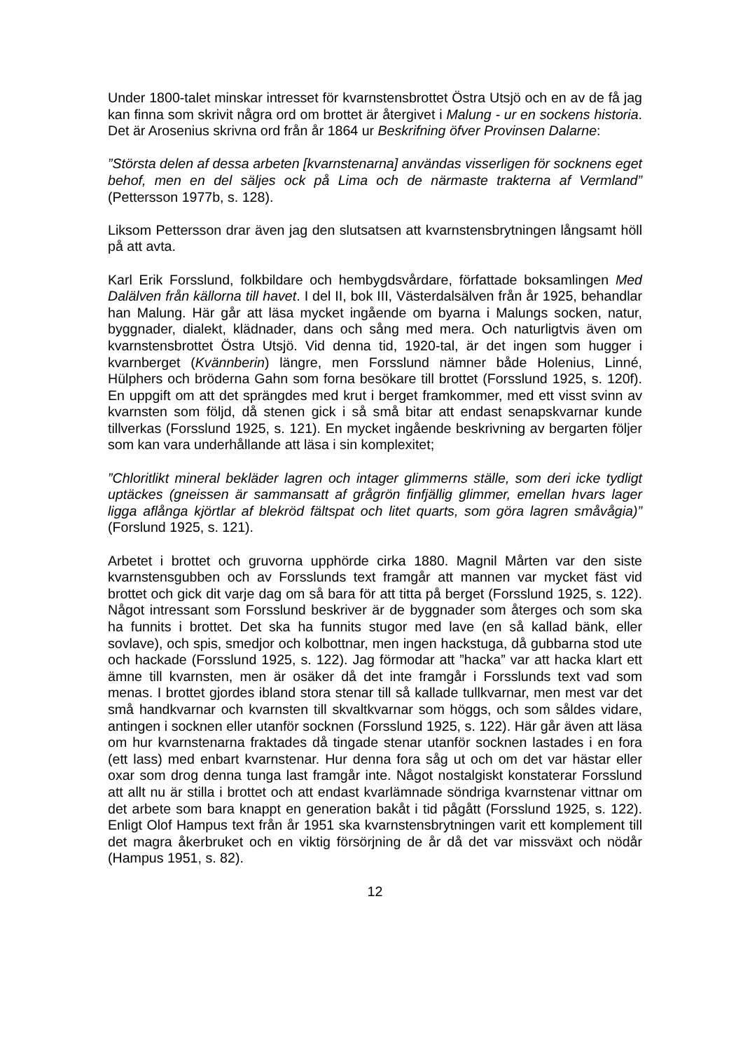Under 1800-talet minskar intresset för kvarnstensbrottet Östra Utsjö och en av de få jag kan finna som skrivit några ord om brottet är återgivet i Malung - ur en sockens historia. Det är Arosenius skrivna ord från år 1864 ur Beskrifning öfver Provinsen Dalarne:
”Största delen af dessa arbeten [kvarnstenarna] användas visserligen för socknens eget behof, men en del säljes ock på Lima och de närmaste trakterna af Vermland” (Pettersson 1977b, s. 128).
Liksom Pettersson drar även jag den slutsatsen att kvarnstensbrytningen långsamt höll på att avta.
Karl Erik Forsslund, folkbildare och hembygdsvårdare, författade boksamlingen Med Dalälven från källorna till havet. I del II, bok III, Västerdalsälven från år 1925, behandlar han Malung. Här går att läsa mycket ingående om byarna i Malungs socken, natur, byggnader, dialekt, klädnader, dans och sång med mera. Och naturligtvis även om kvarnstensbrottet Östra Utsjö. Vid denna tid, 1920-tal, är det ingen som hugger i kvarnberget (Kvännberin) längre, men Forsslund nämner både Holenius, Linné, Hülphers och bröderna Gahn som forna besökare till brottet (Forsslund 1925, s. 120f). En uppgift om att det sprängdes med krut i berget framkommer, med ett visst svinn av kvarnsten som följd, då stenen gick i så små bitar att endast senapskvarnar kunde tillverkas (Forsslund 1925, s. 121). En mycket ingående beskrivning av bergarten följer som kan vara underhållande att läsa i sin komplexitet;
”Chloritlikt mineral bekläder lagren och intager glimmerns ställe, som deri icke tydligt uptäckes (gneissen är sammansatt af grågrön finfjällig glimmer, emellan hvars lager ligga aflånga kjörtlar af blekröd fältspat och litet quarts, som göra lagren småvågia)” (Forslund 1925, s. 121).
Arbetet i brottet och gruvorna upphörde cirka 1880. Magnil Mårten var den siste kvarnstensgubben och av Forsslunds text framgår att mannen var mycket fäst vid brottet och gick dit varje dag om så bara för att titta på berget (Forsslund 1925, s. 122). Något intressant som Forsslund beskriver är de byggnader som återges och som ska ha funnits i brottet. Det ska ha funnits stugor med lave (en så kallad bänk, eller sovlave), och spis, smedjor och kolbottnar, men ingen hackstuga, då gubbarna stod ute och hackade (Forsslund 1925, s. 122). Jag förmodar att ”hacka” var att hacka klart ett ämne till kvarnsten, men är osäker då det inte framgår i Forsslunds text vad som menas. I brottet gjordes ibland stora stenar till så kallade tullkvarnar, men mest var det små handkvarnar och kvarnsten till skvaltkvarnar som höggs, och som såldes vidare, antingen i socknen eller utanför socknen (Forsslund 1925, s. 122). Här går även att läsa om hur kvarnstenarna fraktades då tingade stenar utanför socknen lastades i en fora (ett lass) med enbart kvarnstenar. Hur denna fora såg ut och om det var hästar eller oxar som drog denna tunga last framgår inte. Något nostalgiskt konstaterar Forsslund att allt nu är stilla i brottet och att endast kvarlämnade söndriga kvarnstenar vittnar om det arbete som bara knappt en generation bakåt i tid pågått (Forsslund 1925, s. 122). Enligt Olof Hampus text från år 1951 ska kvarnstensbrytningen varit ett komplement till det magra åkerbruket och en viktig försörjning de år då det var missväxt och nödår (Hampus 1951, s. 82).
12